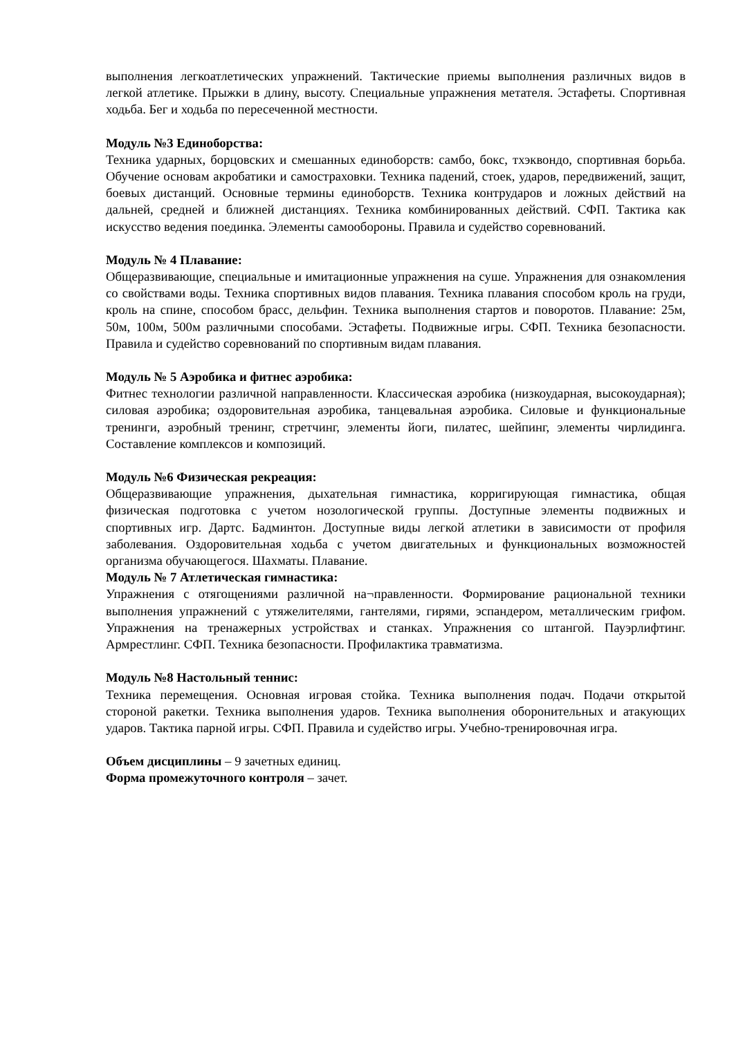выполнения легкоатлетических упражнений. Тактические приемы выполнения различных видов в легкой атлетике. Прыжки в длину, высоту. Специальные упражнения метателя. Эстафеты. Спортивная ходьба. Бег и ходьба по пересеченной местности.
Модуль №3 Единоборства:
Техника ударных, борцовских и смешанных единоборств: самбо, бокс, тхэквондо, спортивная борьба. Обучение основам акробатики и самостраховки. Техника падений, стоек, ударов, передвижений, защит, боевых дистанций. Основные термины единоборств. Техника контрударов и ложных действий на дальней, средней и ближней дистанциях. Техника комбинированных действий. СФП. Тактика как искусство ведения поединка. Элементы самообороны. Правила и судейство соревнований.
Модуль № 4 Плавание:
Общеразвивающие, специальные и имитационные упражнения на суше. Упражнения для ознакомления со свойствами воды. Техника спортивных видов плавания. Техника плавания способом кроль на груди, кроль на спине, способом брасс, дельфин. Техника выполнения стартов и поворотов. Плавание: 25м, 50м, 100м, 500м различными способами. Эстафеты. Подвижные игры. СФП. Техника безопасности. Правила и судейство соревнований по спортивным видам плавания.
Модуль № 5 Аэробика и фитнес аэробика:
Фитнес технологии различной направленности. Классическая аэробика (низкоударная, высокоударная); силовая аэробика; оздоровительная аэробика, танцевальная аэробика. Силовые и функциональные тренинги, аэробный тренинг, стретчинг, элементы йоги, пилатес, шейпинг, элементы чирлидинга. Составление комплексов и композиций.
Модуль №6 Физическая рекреация:
Общеразвивающие упражнения, дыхательная гимнастика, корригирующая гимнастика, общая физическая подготовка с учетом нозологической группы. Доступные элементы подвижных и спортивных игр. Дартс. Бадминтон. Доступные виды легкой атлетики в зависимости от профиля заболевания. Оздоровительная ходьба с учетом двигательных и функциональных возможностей организма обучающегося. Шахматы. Плавание.
Модуль № 7 Атлетическая гимнастика:
Упражнения с отягощениями различной на¬правленности. Формирование рациональной техники выполнения упражнений с утяжелителями, гантелями, гирями, эспандером, металлическим грифом. Упражнения на тренажерных устройствах и станках. Упражнения со штангой. Пауэрлифтинг. Армрестлинг. СФП. Техника безопасности. Профилактика травматизма.
Модуль №8 Настольный теннис:
Техника перемещения. Основная игровая стойка. Техника выполнения подач. Подачи открытой стороной ракетки. Техника выполнения ударов. Техника выполнения оборонительных и атакующих ударов. Тактика парной игры. СФП. Правила и судейство игры. Учебно-тренировочная игра.
Объем дисциплины – 9 зачетных единиц.
Форма промежуточного контроля – зачет.